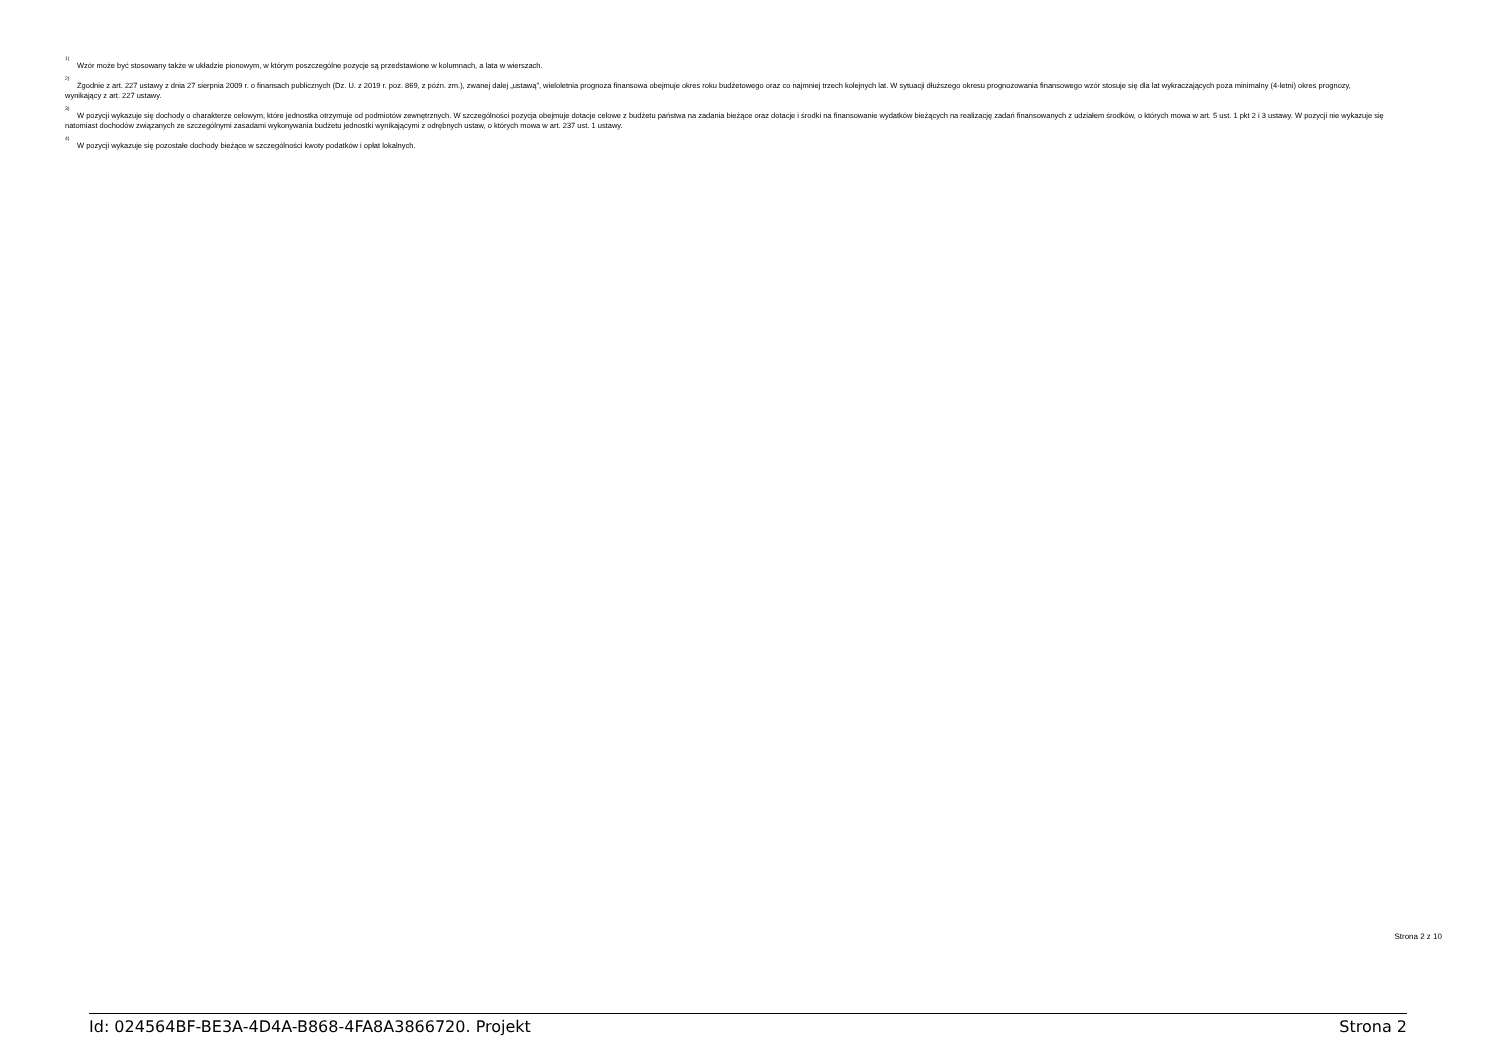<sup>1)</sup> Wzór może być stosowany także w układzie pionowym, w którym poszczególne pozycje są przedstawione w kolumnach, a lata w wierszach.
<sup>2)</sup> Zgodnie z art. 227 ustawy z dnia 27 sierpnia 2009 r. o finansach publicznych (Dz. U. z 2019 r. poz. 869, z późn. zm.), zwanej dalej „ustawą”, wieloletnia prognoza finansowa obejmuje okres roku budżetowego oraz co najmniej trzech kolejnych lat. W sytuacji dłuższego okresu prognozowania finansowego wzór stosuje się dla lat wykraczających poza minimalny (4-letni) okres prognozy, wynikający z art. 227 ustawy.
<sup>3)</sup> W pozycji wykazuje się dochody o charakterze celowym, które jednostka otrzymuje od podmiotów zewnętrznych. W szczególności pozycja obejmuje dotacje celowe z budżetu państwa na zadania bieżące oraz dotacje i środki na finansowanie wydatków bieżących na realizację zadań finansowanych z udziałem środków, o których mowa w art. 5 ust. 1 pkt 2 i 3 ustawy. W pozycji nie wykazuje się natomiast dochodów związanych ze szczególnymi zasadami wykonywania budżetu jednostki wynikającymi z odrębnych ustaw, o których mowa w art. 237 ust. 1 ustawy.
<sup>4)</sup> W pozycji wykazuje się pozostałe dochody bieżące w szczególności kwoty podatków i opłat lokalnych.
Strona 2 z 10
Id: 024564BF-BE3A-4D4A-B868-4FA8A3866720. Projekt Strona 2